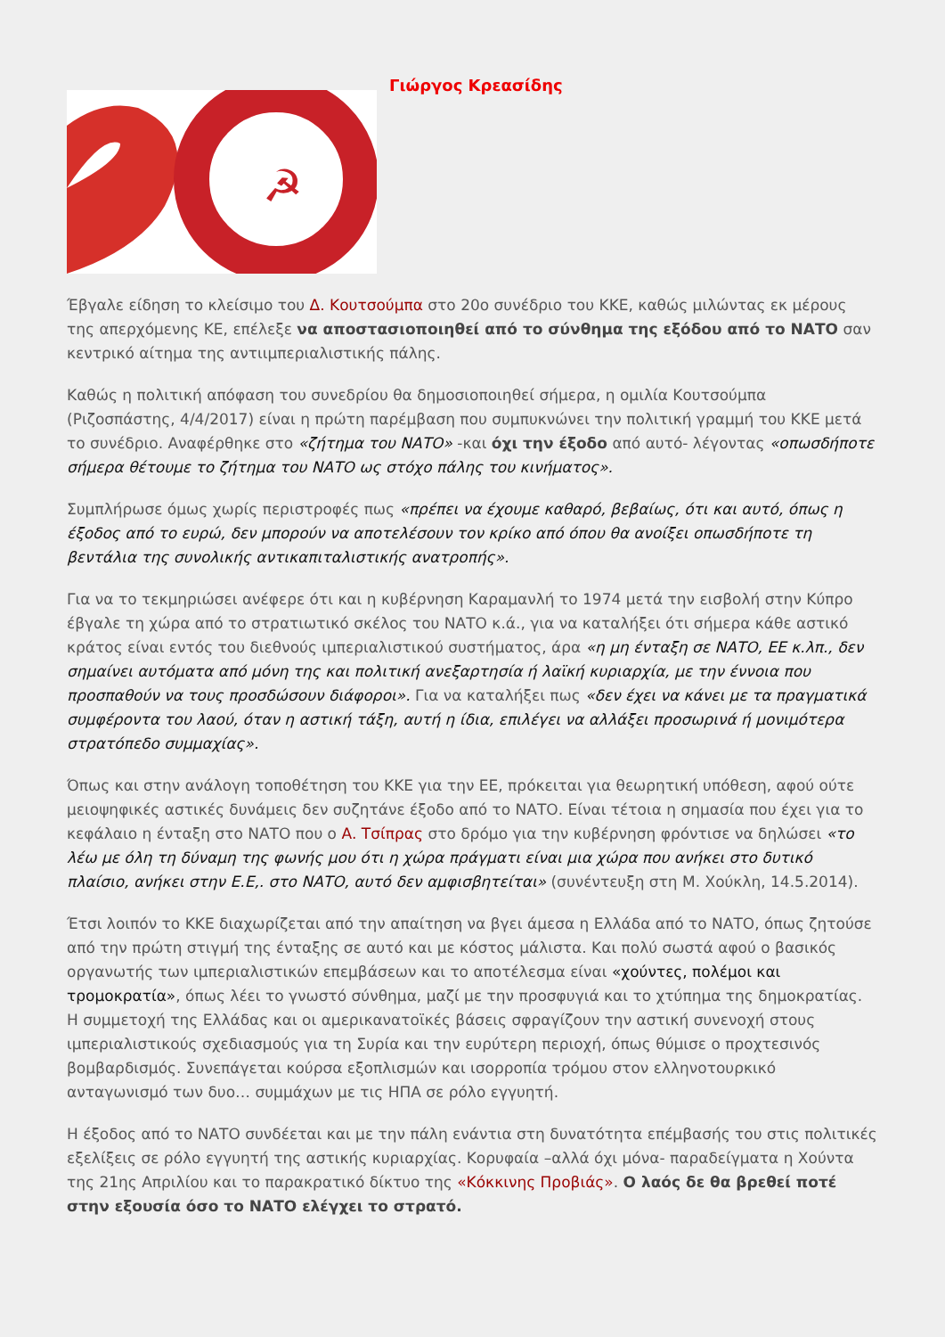☭
Γιώργος Κρεασίδης
Έβγαλε είδηση το κλείσιμο του Δ. Κουτσούμπα στο 20ο συνέδριο του ΚΚΕ, καθώς μιλώντας εκ μέρους της απερχόμενης ΚΕ, επέλεξε να αποστασιοποιηθεί από το σύνθημα της εξόδου από το ΝΑΤΟ σαν κεντρικό αίτημα της αντιιμπεριαλιστικής πάλης.
Καθώς η πολιτική απόφαση του συνεδρίου θα δημοσιοποιηθεί σήμερα, η ομιλία Κουτσούμπα (Ριζοσπάστης, 4/4/2017) είναι η πρώτη παρέμβαση που συμπυκνώνει την πολιτική γραμμή του ΚΚΕ μετά το συνέδριο. Αναφέρθηκε στο «ζήτημα του ΝΑΤΟ» -και όχι την έξοδο από αυτό- λέγοντας «οπωσδήποτε σήμερα θέτουμε το ζήτημα του ΝΑΤΟ ως στόχο πάλης του κινήματος».
Συμπλήρωσε όμως χωρίς περιστροφές πως «πρέπει να έχουμε καθαρό, βεβαίως, ότι και αυτό, όπως η έξοδος από το ευρώ, δεν μπορούν να αποτελέσουν τον κρίκο από όπου θα ανοίξει οπωσδήποτε τη βεντάλια της συνολικής αντικαπιταλιστικής ανατροπής».
Για να το τεκμηριώσει ανέφερε ότι και η κυβέρνηση Καραμανλή το 1974 μετά την εισβολή στην Κύπρο έβγαλε τη χώρα από το στρατιωτικό σκέλος του ΝΑΤΟ κ.ά., για να καταλήξει ότι σήμερα κάθε αστικό κράτος είναι εντός του διεθνούς ιμπεριαλιστικού συστήματος, άρα «η μη ένταξη σε ΝΑΤΟ, ΕΕ κ.λπ., δεν σημαίνει αυτόματα από μόνη της και πολιτική ανεξαρτησία ή λαϊκή κυριαρχία, με την έννοια που προσπαθούν να τους προσδώσουν διάφοροι». Για να καταλήξει πως «δεν έχει να κάνει με τα πραγματικά συμφέροντα του λαού, όταν η αστική τάξη, αυτή η ίδια, επιλέγει να αλλάξει προσωρινά ή μονιμότερα στρατόπεδο συμμαχίας».
Όπως και στην ανάλογη τοποθέτηση του ΚΚΕ για την ΕΕ, πρόκειται για θεωρητική υπόθεση, αφού ούτε μειοψηφικές αστικές δυνάμεις δεν συζητάνε έξοδο από το ΝΑΤΟ. Είναι τέτοια η σημασία που έχει για το κεφάλαιο η ένταξη στο ΝΑΤΟ που ο Α. Τσίπρας στο δρόμο για την κυβέρνηση φρόντισε να δηλώσει «το λέω με όλη τη δύναμη της φωνής μου ότι η χώρα πράγματι είναι μια χώρα που ανήκει στο δυτικό πλαίσιο, ανήκει στην Ε.Ε,. στο ΝΑΤΟ, αυτό δεν αμφισβητείται» (συνέντευξη στη Μ. Χούκλη, 14.5.2014).
Έτσι λοιπόν το ΚΚΕ διαχωρίζεται από την απαίτηση να βγει άμεσα η Ελλάδα από το ΝΑΤΟ, όπως ζητούσε από την πρώτη στιγμή της ένταξης σε αυτό και με κόστος μάλιστα. Και πολύ σωστά αφού ο βασικός οργανωτής των ιμπεριαλιστικών επεμβάσεων και το αποτέλεσμα είναι «χούντες, πολέμοι και τρομοκρατία», όπως λέει το γνωστό σύνθημα, μαζί με την προσφυγιά και το χτύπημα της δημοκρατίας. Η συμμετοχή της Ελλάδας και οι αμερικανατοϊκές βάσεις σφραγίζουν την αστική συνενοχή στους ιμπεριαλιστικούς σχεδιασμούς για τη Συρία και την ευρύτερη περιοχή, όπως θύμισε ο προχτεσινός βομβαρδισμός. Συνεπάγεται κούρσα εξοπλισμών και ισορροπία τρόμου στον ελληνοτουρκικό ανταγωνισμό των δυο… συμμάχων με τις ΗΠΑ σε ρόλο εγγυητή.
Η έξοδος από το ΝΑΤΟ συνδέεται και με την πάλη ενάντια στη δυνατότητα επέμβασής του στις πολιτικές εξελίξεις σε ρόλο εγγυητή της αστικής κυριαρχίας. Κορυφαία –αλλά όχι μόνα- παραδείγματα η Χούντα της 21ης Απριλίου και το παρακρατικό δίκτυο της «Κόκκινης Προβιάς». Ο λαός δε θα βρεθεί ποτέ στην εξουσία όσο το ΝΑΤΟ ελέγχει το στρατό.